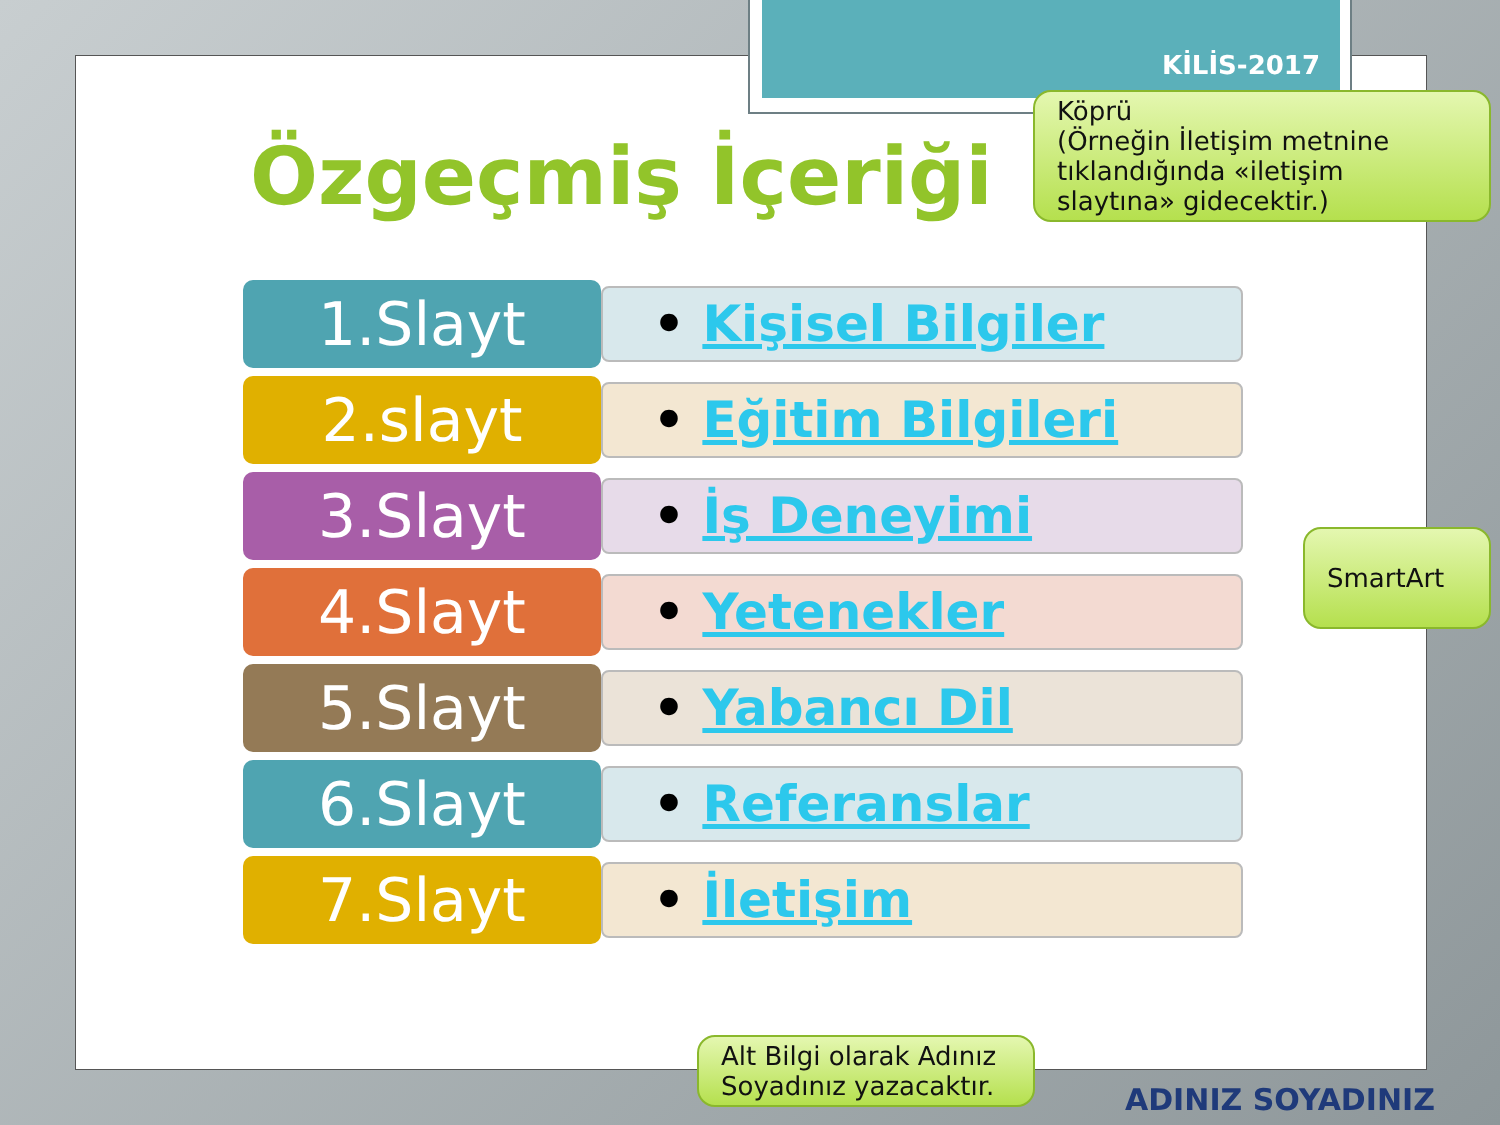KİLİS-2017
Özgeçmiş İçeriği
1.Slayt
• Kişisel Bilgiler
2.slayt
• Eğitim Bilgileri
3.Slayt
• İş Deneyimi
4.Slayt
• Yetenekler
5.Slayt
• Yabancı Dil
6.Slayt
• Referanslar
7.Slayt
• İletişim
Köprü
(Örneğin İletişim metnine tıklandığında «iletişim slaytına» gidecektir.)
SmartArt
Alt Bilgi olarak Adınız Soyadınız yazacaktır.
ADINIZ SOYADINIZ